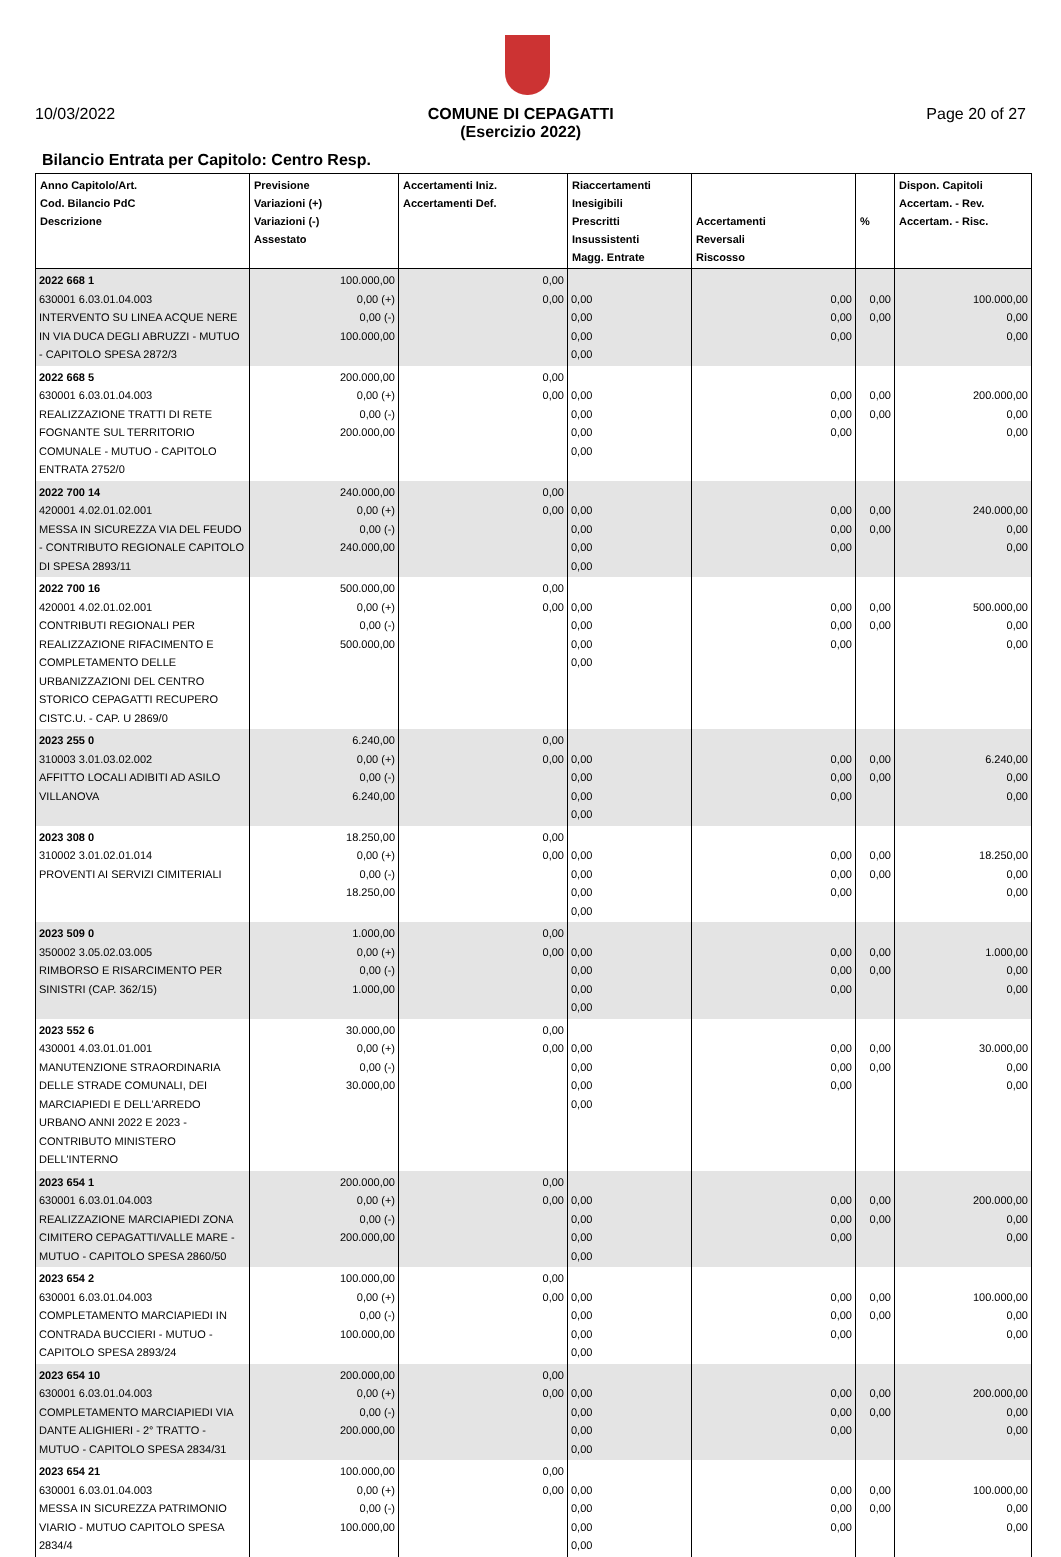10/03/2022 COMUNE DI CEPAGATTI
(Esercizio 2022) Page 20 of 27
Bilancio Entrata per Capitolo: Centro Resp.
| Anno Capitolo/Art. Cod. Bilancio PdC Descrizione | Previsione Variazioni (+) Variazioni (-) Assestato | Accertamenti Iniz. Accertamenti Def. | Riaccertamenti Inesigibili Prescritti Insussistenti Magg. Entrate | Accertamenti Reversali Riscosso | % | Dispon. Capitoli Accertam. - Rev. Accertam. - Risc. |
| --- | --- | --- | --- | --- | --- | --- |
| 2022 668 1 630001 6.03.01.04.003 INTERVENTO SU LINEA ACQUE NERE IN VIA DUCA DEGLI ABRUZZI - MUTUO - CAPITOLO SPESA 2872/3 | 100.000,00 0,00 (+) 0,00 (-) 100.000,00 | 0,00 0,00 | 0,00 0,00 0,00 0,00 | 0,00 0,00 0,00 | 0,00 0,00 | 100.000,00 0,00 0,00 |
| 2022 668 5 630001 6.03.01.04.003 REALIZZAZIONE TRATTI DI RETE FOGNANTE SUL TERRITORIO COMUNALE - MUTUO - CAPITOLO ENTRATA 2752/0 | 200.000,00 0,00 (+) 0,00 (-) 200.000,00 | 0,00 0,00 | 0,00 0,00 0,00 0,00 | 0,00 0,00 0,00 | 0,00 0,00 | 200.000,00 0,00 0,00 |
| 2022 700 14 420001 4.02.01.02.001 MESSA IN SICUREZZA VIA DEL FEUDO - CONTRIBUTO REGIONALE CAPITOLO DI SPESA 2893/11 | 240.000,00 0,00 (+) 0,00 (-) 240.000,00 | 0,00 0,00 | 0,00 0,00 0,00 0,00 | 0,00 0,00 0,00 | 0,00 0,00 | 240.000,00 0,00 0,00 |
| 2022 700 16 420001 4.02.01.02.001 CONTRIBUTI REGIONALI PER REALIZZAZIONE RIFACIMENTO E COMPLETAMENTO DELLE URBANIZZAZIONI DEL CENTRO STORICO CEPAGATTI RECUPERO CISTC.U. - CAP. U 2869/0 | 500.000,00 0,00 (+) 0,00 (-) 500.000,00 | 0,00 0,00 | 0,00 0,00 0,00 0,00 | 0,00 0,00 0,00 | 0,00 0,00 | 500.000,00 0,00 0,00 |
| 2023 255 0 310003 3.01.03.02.002 AFFITTO LOCALI ADIBITI AD ASILO VILLANOVA | 6.240,00 0,00 (+) 0,00 (-) 6.240,00 | 0,00 0,00 | 0,00 0,00 0,00 0,00 | 0,00 0,00 0,00 | 0,00 0,00 | 6.240,00 0,00 0,00 |
| 2023 308 0 310002 3.01.02.01.014 PROVENTI AI SERVIZI CIMITERIALI | 18.250,00 0,00 (+) 0,00 (-) 18.250,00 | 0,00 0,00 | 0,00 0,00 0,00 0,00 | 0,00 0,00 0,00 | 0,00 0,00 | 18.250,00 0,00 0,00 |
| 2023 509 0 350002 3.05.02.03.005 RIMBORSO E RISARCIMENTO PER SINISTRI (CAP. 362/15) | 1.000,00 0,00 (+) 0,00 (-) 1.000,00 | 0,00 0,00 | 0,00 0,00 0,00 0,00 | 0,00 0,00 0,00 | 0,00 0,00 | 1.000,00 0,00 0,00 |
| 2023 552 6 430001 4.03.01.01.001 MANUTENZIONE STRAORDINARIA DELLE STRADE COMUNALI, DEI MARCIAPIEDI E DELL'ARREDO URBANO ANNI 2022 E 2023 - CONTRIBUTO MINISTERO DELL'INTERNO | 30.000,00 0,00 (+) 0,00 (-) 30.000,00 | 0,00 0,00 | 0,00 0,00 0,00 0,00 | 0,00 0,00 0,00 | 0,00 0,00 | 30.000,00 0,00 0,00 |
| 2023 654 1 630001 6.03.01.04.003 REALIZZAZIONE MARCIAPIEDI ZONA CIMITERO CEPAGATTI/VALLE MARE - MUTUO - CAPITOLO SPESA 2860/50 | 200.000,00 0,00 (+) 0,00 (-) 200.000,00 | 0,00 0,00 | 0,00 0,00 0,00 0,00 | 0,00 0,00 0,00 | 0,00 0,00 | 200.000,00 0,00 0,00 |
| 2023 654 2 630001 6.03.01.04.003 COMPLETAMENTO MARCIAPIEDI IN CONTRADA BUCCIERI - MUTUO - CAPITOLO SPESA 2893/24 | 100.000,00 0,00 (+) 0,00 (-) 100.000,00 | 0,00 0,00 | 0,00 0,00 0,00 0,00 | 0,00 0,00 0,00 | 0,00 0,00 | 100.000,00 0,00 0,00 |
| 2023 654 10 630001 6.03.01.04.003 COMPLETAMENTO MARCIAPIEDI VIA DANTE ALIGHIERI - 2° TRATTO - MUTUO - CAPITOLO SPESA 2834/31 | 200.000,00 0,00 (+) 0,00 (-) 200.000,00 | 0,00 0,00 | 0,00 0,00 0,00 0,00 | 0,00 0,00 0,00 | 0,00 0,00 | 200.000,00 0,00 0,00 |
| 2023 654 21 630001 6.03.01.04.003 MESSA IN SICUREZZA PATRIMONIO VIARIO - MUTUO CAPITOLO SPESA 2834/4 | 100.000,00 0,00 (+) 0,00 (-) 100.000,00 | 0,00 0,00 | 0,00 0,00 0,00 0,00 | 0,00 0,00 0,00 | 0,00 0,00 | 100.000,00 0,00 0,00 |